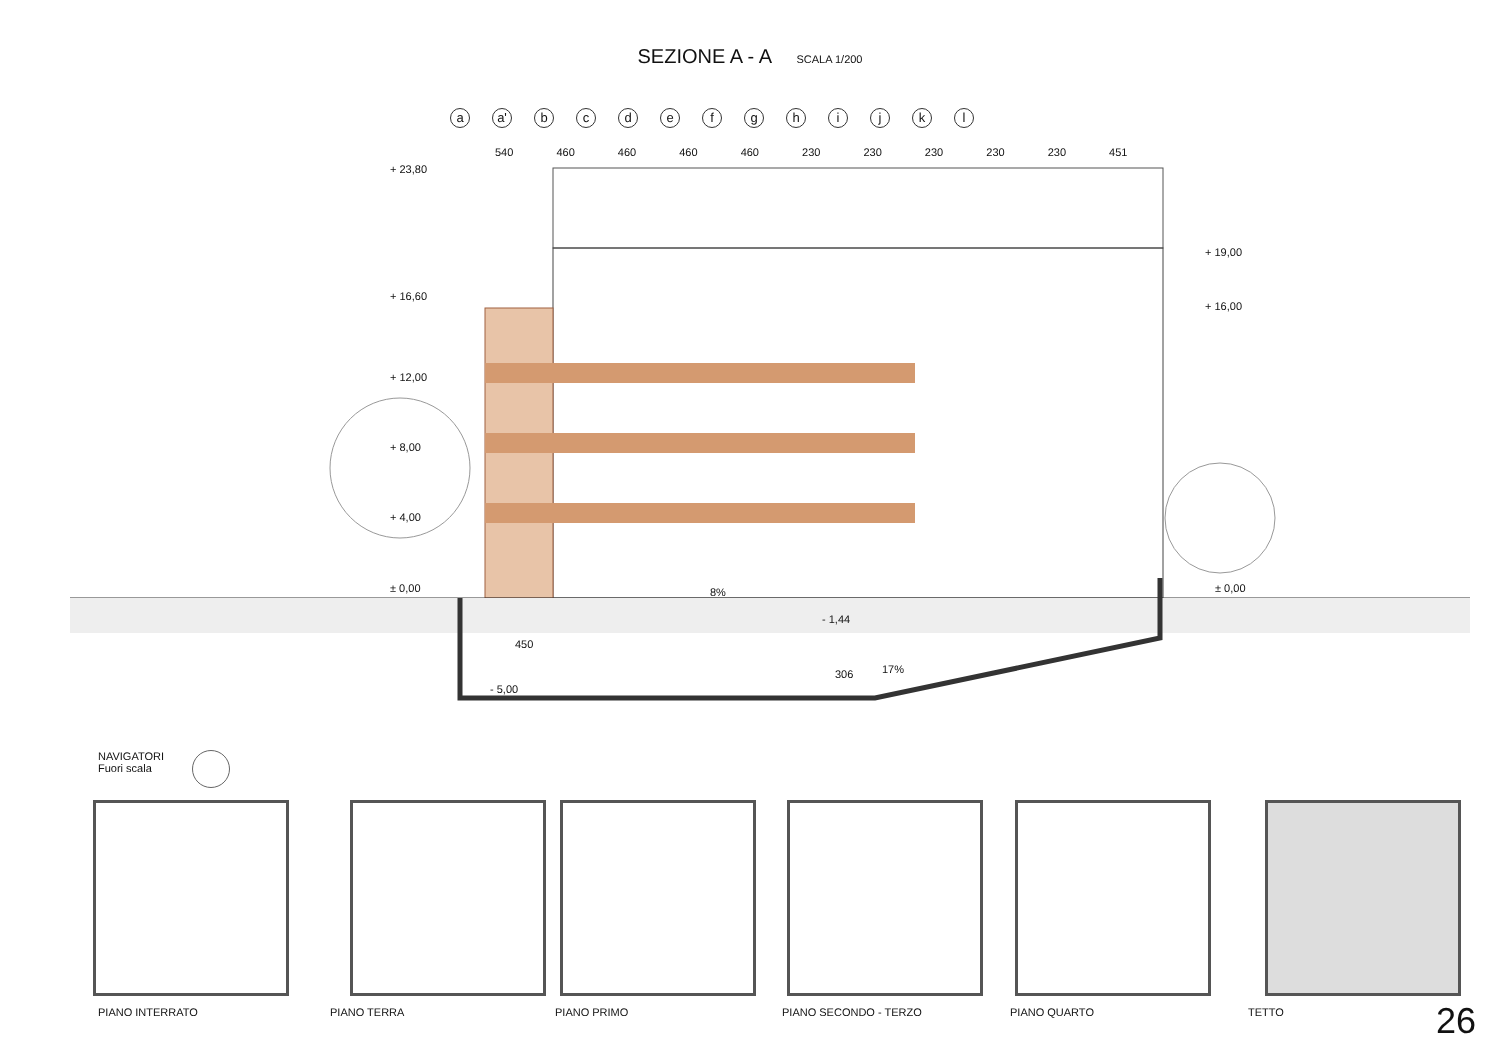SEZIONE A - A SCALA 1/200
a a' bcdefghijkl
540 460 460 460 460 230 230 230 230 230 451
+ 23,80
+ 16,60
+ 12,00
+ 8,00
+ 4,00
± 0,00
+ 19,00
+ 16,00
± 0,00
8%
- 1,44
450
- 5,00
306 17%
NAVIGATORI
Fuori scala
PIANO INTERRATO PIANO TERRA PIANO PRIMO PIANO SECONDO - TERZO PIANO QUARTO TETTO 26